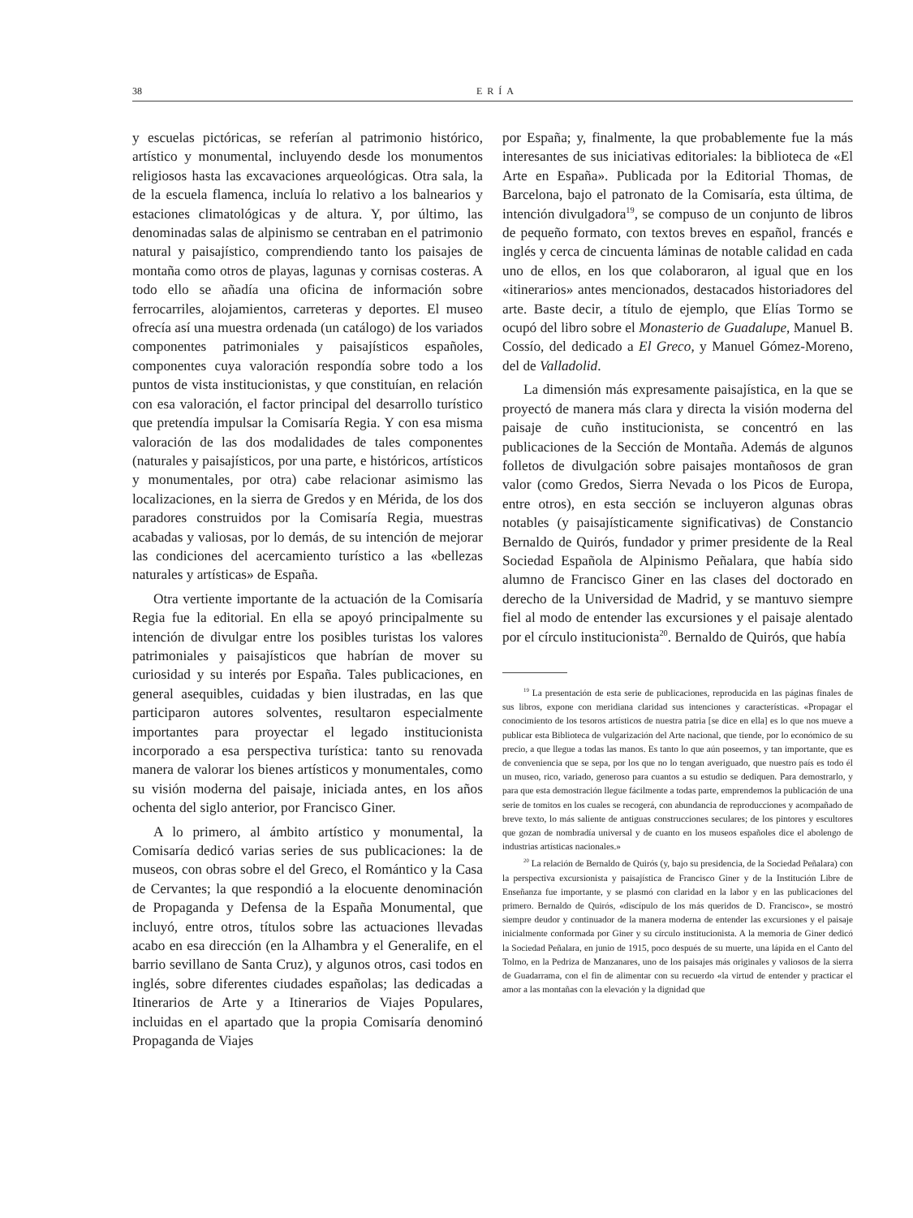38 ERÍA
y escuelas pictóricas, se referían al patrimonio histórico, artístico y monumental, incluyendo desde los monumentos religiosos hasta las excavaciones arqueológicas. Otra sala, la de la escuela flamenca, incluía lo relativo a los balnearios y estaciones climatológicas y de altura. Y, por último, las denominadas salas de alpinismo se centraban en el patrimonio natural y paisajístico, comprendiendo tanto los paisajes de montaña como otros de playas, lagunas y cornisas costeras. A todo ello se añadía una oficina de información sobre ferrocarriles, alojamientos, carreteras y deportes. El museo ofrecía así una muestra ordenada (un catálogo) de los variados componentes patrimoniales y paisajísticos españoles, componentes cuya valoración respondía sobre todo a los puntos de vista institucionistas, y que constituían, en relación con esa valoración, el factor principal del desarrollo turístico que pretendía impulsar la Comisaría Regia. Y con esa misma valoración de las dos modalidades de tales componentes (naturales y paisajísticos, por una parte, e históricos, artísticos y monumentales, por otra) cabe relacionar asimismo las localizaciones, en la sierra de Gredos y en Mérida, de los dos paradores construidos por la Comisaría Regia, muestras acabadas y valiosas, por lo demás, de su intención de mejorar las condiciones del acercamiento turístico a las «bellezas naturales y artísticas» de España.
Otra vertiente importante de la actuación de la Comisaría Regia fue la editorial. En ella se apoyó principalmente su intención de divulgar entre los posibles turistas los valores patrimoniales y paisajísticos que habrían de mover su curiosidad y su interés por España. Tales publicaciones, en general asequibles, cuidadas y bien ilustradas, en las que participaron autores solventes, resultaron especialmente importantes para proyectar el legado institucionista incorporado a esa perspectiva turística: tanto su renovada manera de valorar los bienes artísticos y monumentales, como su visión moderna del paisaje, iniciada antes, en los años ochenta del siglo anterior, por Francisco Giner.
A lo primero, al ámbito artístico y monumental, la Comisaría dedicó varias series de sus publicaciones: la de museos, con obras sobre el del Greco, el Romántico y la Casa de Cervantes; la que respondió a la elocuente denominación de Propaganda y Defensa de la España Monumental, que incluyó, entre otros, títulos sobre las actuaciones llevadas acabo en esa dirección (en la Alhambra y el Generalife, en el barrio sevillano de Santa Cruz), y algunos otros, casi todos en inglés, sobre diferentes ciudades españolas; las dedicadas a Itinerarios de Arte y a Itinerarios de Viajes Populares, incluidas en el apartado que la propia Comisaría denominó Propaganda de Viajes
por España; y, finalmente, la que probablemente fue la más interesantes de sus iniciativas editoriales: la biblioteca de «El Arte en España». Publicada por la Editorial Thomas, de Barcelona, bajo el patronato de la Comisaría, esta última, de intención divulgadora<sup>19</sup>, se compuso de un conjunto de libros de pequeño formato, con textos breves en español, francés e inglés y cerca de cincuenta láminas de notable calidad en cada uno de ellos, en los que colaboraron, al igual que en los «itinerarios» antes mencionados, destacados historiadores del arte. Baste decir, a título de ejemplo, que Elías Tormo se ocupó del libro sobre el Monasterio de Guadalupe, Manuel B. Cossío, del dedicado a El Greco, y Manuel Gómez-Moreno, del de Valladolid.
La dimensión más expresamente paisajística, en la que se proyectó de manera más clara y directa la visión moderna del paisaje de cuño institucionista, se concentró en las publicaciones de la Sección de Montaña. Además de algunos folletos de divulgación sobre paisajes montañosos de gran valor (como Gredos, Sierra Nevada o los Picos de Europa, entre otros), en esta sección se incluyeron algunas obras notables (y paisajísticamente significativas) de Constancio Bernaldo de Quirós, fundador y primer presidente de la Real Sociedad Española de Alpinismo Peñalara, que había sido alumno de Francisco Giner en las clases del doctorado en derecho de la Universidad de Madrid, y se mantuvo siempre fiel al modo de entender las excursiones y el paisaje alentado por el círculo institucionista<sup>20</sup>. Bernaldo de Quirós, que había
<sup>19</sup> La presentación de esta serie de publicaciones, reproducida en las páginas finales de sus libros, expone con meridiana claridad sus intenciones y características. «Propagar el conocimiento de los tesoros artísticos de nuestra patria [se dice en ella] es lo que nos mueve a publicar esta Biblioteca de vulgarización del Arte nacional, que tiende, por lo económico de su precio, a que llegue a todas las manos. Es tanto lo que aún poseemos, y tan importante, que es de conveniencia que se sepa, por los que no lo tengan averiguado, que nuestro país es todo él un museo, rico, variado, generoso para cuantos a su estudio se dediquen. Para demostrarlo, y para que esta demostración llegue fácilmente a todas parte, emprendemos la publicación de una serie de tomitos en los cuales se recogerá, con abundancia de reproducciones y acompañado de breve texto, lo más saliente de antiguas construcciones seculares; de los pintores y escultores que gozan de nombradía universal y de cuanto en los museos españoles dice el abolengo de industrias artísticas nacionales.»
<sup>20</sup> La relación de Bernaldo de Quirós (y, bajo su presidencia, de la Sociedad Peñalara) con la perspectiva excursionista y paisajística de Francisco Giner y de la Institución Libre de Enseñanza fue importante, y se plasmó con claridad en la labor y en las publicaciones del primero. Bernaldo de Quirós, «discípulo de los más queridos de D. Francisco», se mostró siempre deudor y continuador de la manera moderna de entender las excursiones y el paisaje inicialmente conformada por Giner y su círculo institucionista. A la memoria de Giner dedicó la Sociedad Peñalara, en junio de 1915, poco después de su muerte, una lápida en el Canto del Tolmo, en la Pedriza de Manzanares, uno de los paisajes más originales y valiosos de la sierra de Guadarrama, con el fin de alimentar con su recuerdo «la virtud de entender y practicar el amor a las montañas con la elevación y la dignidad que